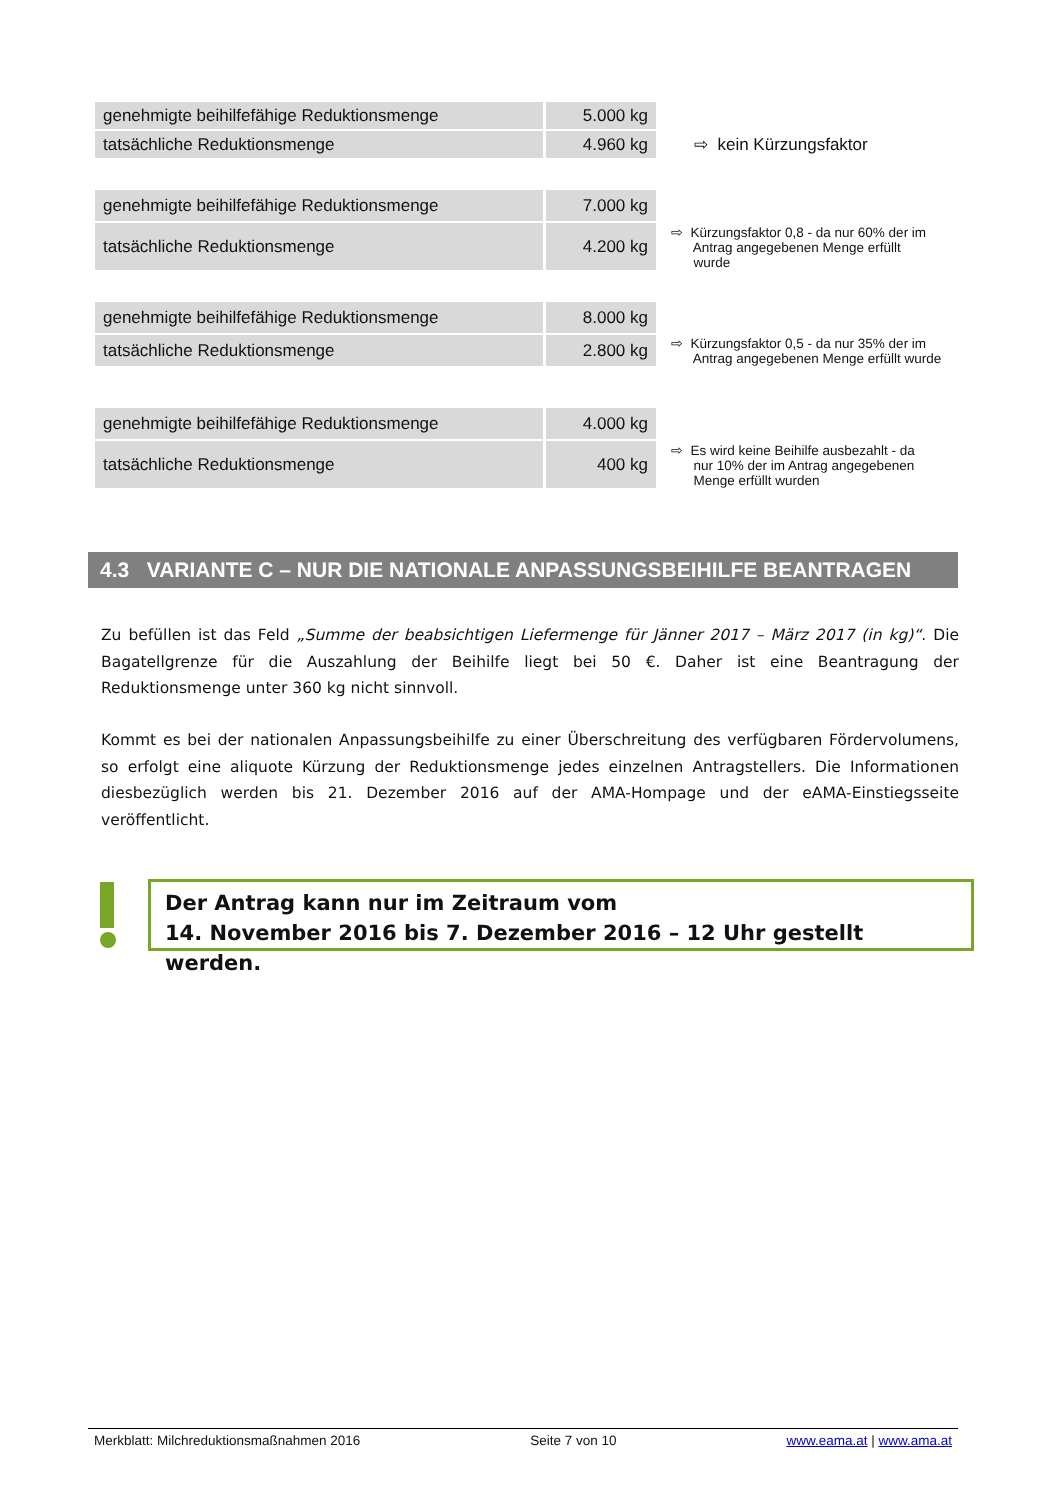| genehmigte beihilfefähige Reduktionsmenge | 5.000 kg | | |
| tatsächliche Reduktionsmenge | 4.960 kg | | ⇨ kein Kürzungsfaktor |
| genehmigte beihilfefähige Reduktionsmenge | 7.000 kg | |
| tatsächliche Reduktionsmenge | 4.200 kg | ⇨ Kürzungsfaktor 0,8 - da nur 60% der im Antrag angegebenen Menge erfüllt wurde |
| genehmigte beihilfefähige Reduktionsmenge | 8.000 kg | |
| tatsächliche Reduktionsmenge | 2.800 kg | ⇨ Kürzungsfaktor 0,5 - da nur 35% der im Antrag angegebenen Menge erfüllt wurde |
| genehmigte beihilfefähige Reduktionsmenge | 4.000 kg | |
| tatsächliche Reduktionsmenge | 400 kg | ⇨ Es wird keine Beihilfe ausbezahlt - da nur 10% der im Antrag angegebenen Menge erfüllt wurden |
4.3 VARIANTE C – NUR DIE NATIONALE ANPASSUNGSBEIHILFE BEANTRAGEN
Zu befüllen ist das Feld „Summe der beabsichtigen Liefermenge für Jänner 2017 – März 2017 (in kg)“. Die Bagatellgrenze für die Auszahlung der Beihilfe liegt bei 50 €. Daher ist eine Beantragung der Reduktionsmenge unter 360 kg nicht sinnvoll.
Kommt es bei der nationalen Anpassungsbeihilfe zu einer Überschreitung des verfügbaren Fördervolumens, so erfolgt eine aliquote Kürzung der Reduktionsmenge jedes einzelnen Antragstellers. Die Informationen diesbezüglich werden bis 21. Dezember 2016 auf der AMA-Hompage und der eAMA-Einstiegsseite veröffentlicht.
Der Antrag kann nur im Zeitraum vom
14. November 2016 bis 7. Dezember 2016 – 12 Uhr gestellt werden.
Merkblatt: Milchreduktionsmaßnahmen 2016 Seite 7 von 10 www.eama.at | www.ama.at